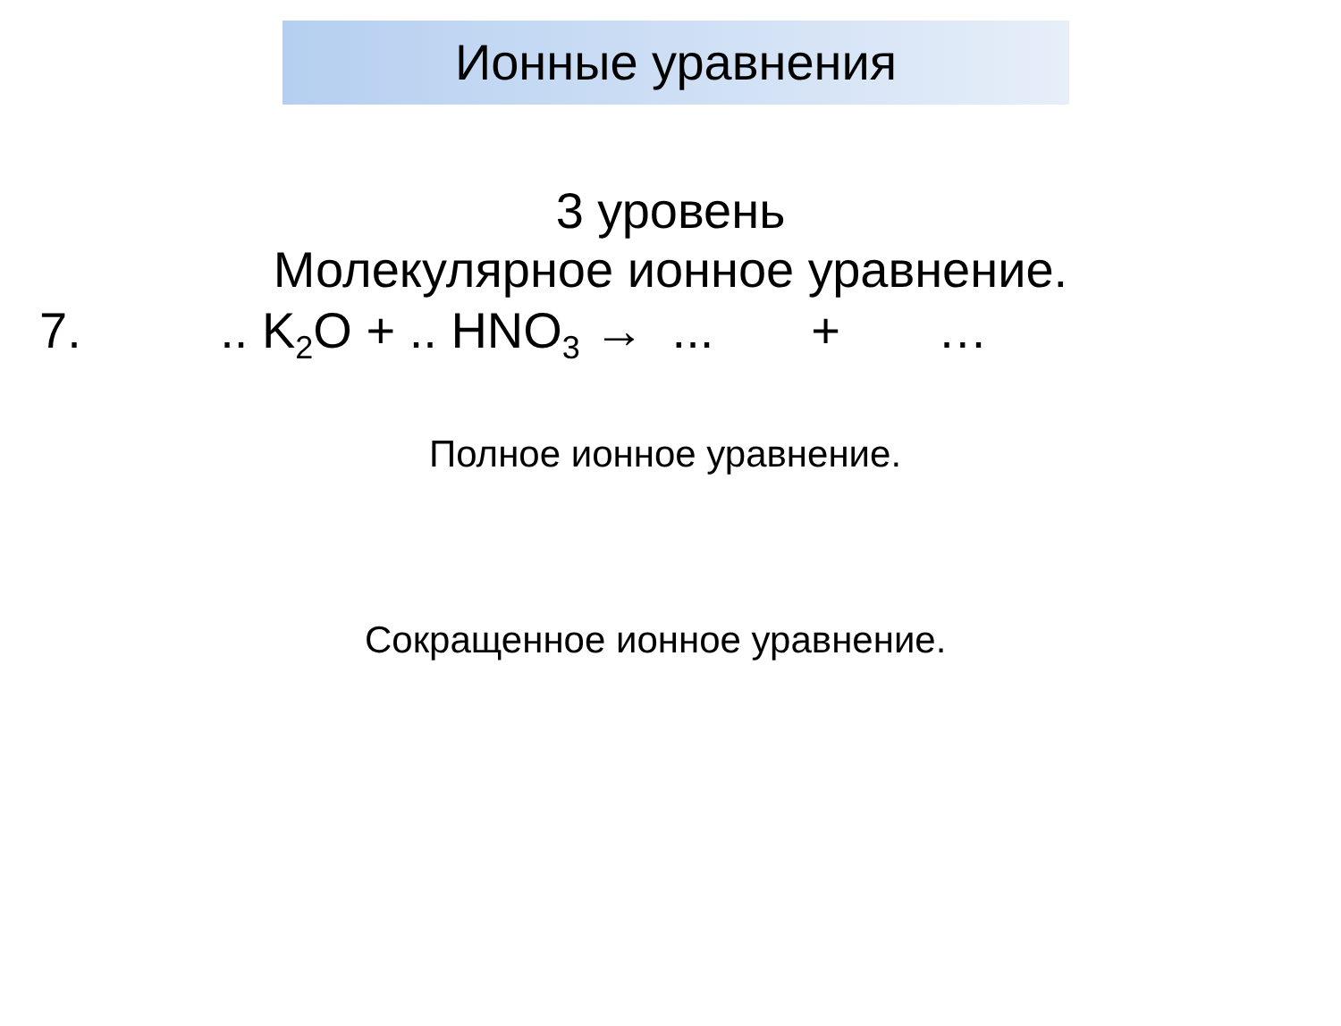Ионные уравнения
3 уровень
Молекулярное ионное уравнение.
7. .. K<sub>2</sub>O + .. HNO<sub>3</sub> → ... + …
Полное ионное уравнение.
Сокращенное ионное уравнение.